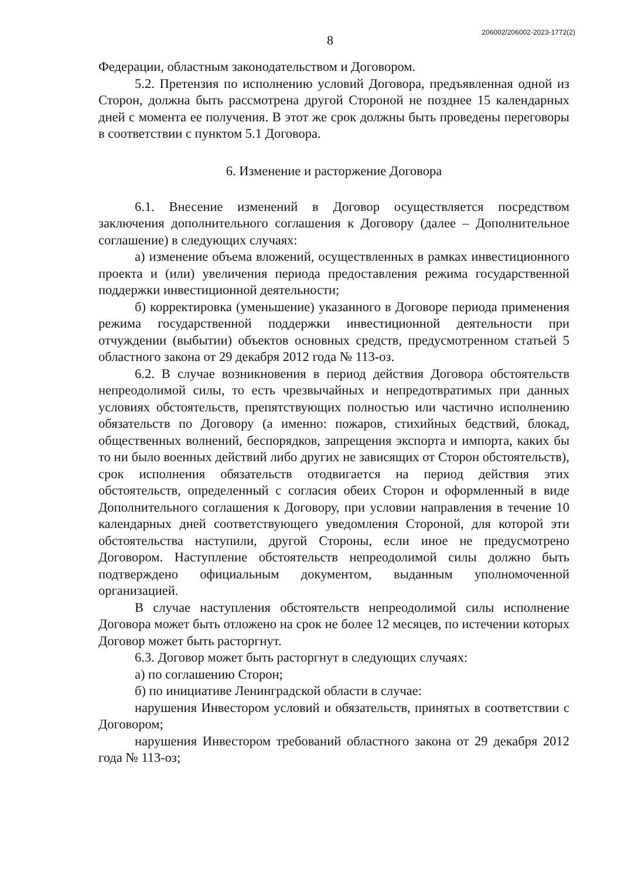8
206002/206002-2023-1772(2)
Федерации, областным законодательством и Договором.
5.2. Претензия по исполнению условий Договора, предъявленная одной из Сторон, должна быть рассмотрена другой Стороной не позднее 15 календарных дней с момента ее получения. В этот же срок должны быть проведены переговоры в соответствии с пунктом 5.1 Договора.
6. Изменение и расторжение Договора
6.1. Внесение изменений в Договор осуществляется посредством заключения дополнительного соглашения к Договору (далее – Дополнительное соглашение) в следующих случаях:
а) изменение объема вложений, осуществленных в рамках инвестиционного проекта и (или) увеличения периода предоставления режима государственной поддержки инвестиционной деятельности;
б) корректировка (уменьшение) указанного в Договоре периода применения режима государственной поддержки инвестиционной деятельности при отчуждении (выбытии) объектов основных средств, предусмотренном статьей 5 областного закона от 29 декабря 2012 года № 113-оз.
6.2. В случае возникновения в период действия Договора обстоятельств непреодолимой силы, то есть чрезвычайных и непредотвратимых при данных условиях обстоятельств, препятствующих полностью или частично исполнению обязательств по Договору (а именно: пожаров, стихийных бедствий, блокад, общественных волнений, беспорядков, запрещения экспорта и импорта, каких бы то ни было военных действий либо других не зависящих от Сторон обстоятельств), срок исполнения обязательств отодвигается на период действия этих обстоятельств, определенный с согласия обеих Сторон и оформленный в виде Дополнительного соглашения к Договору, при условии направления в течение 10 календарных дней соответствующего уведомления Стороной, для которой эти обстоятельства наступили, другой Стороны, если иное не предусмотрено Договором. Наступление обстоятельств непреодолимой силы должно быть подтверждено официальным документом, выданным уполномоченной организацией.
В случае наступления обстоятельств непреодолимой силы исполнение Договора может быть отложено на срок не более 12 месяцев, по истечении которых Договор может быть расторгнут.
6.3. Договор может быть расторгнут в следующих случаях:
а) по соглашению Сторон;
б) по инициативе Ленинградской области в случае:
нарушения Инвестором условий и обязательств, принятых в соответствии с Договором;
нарушения Инвестором требований областного закона от 29 декабря 2012 года № 113-оз;